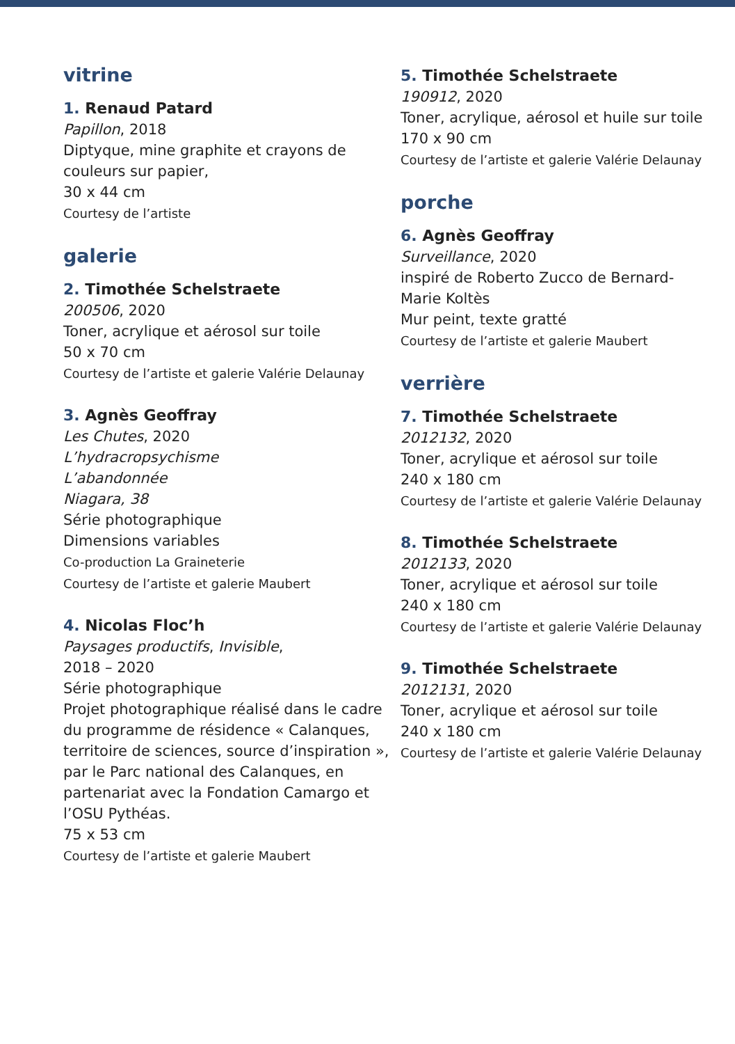vitrine
1. Renaud Patard
Papillon, 2018
Diptyque, mine graphite et crayons de couleurs sur papier,
30 x 44 cm
Courtesy de l’artiste
galerie
2. Timothée Schelstraete
200506, 2020
Toner, acrylique et aérosol sur toile
50 x 70 cm
Courtesy de l’artiste et galerie Valérie Delaunay
3. Agnès Geoffray
Les Chutes, 2020
L’hydracropsychisme
L’abandonnée
Niagara, 38
Série photographique
Dimensions variables
Co-production La Graineterie
Courtesy de l’artiste et galerie Maubert
4. Nicolas Floc’h
Paysages productifs, Invisible,
2018 – 2020
Série photographique
Projet photographique réalisé dans le cadre du programme de résidence « Calanques, territoire de sciences, source d’inspiration », par le Parc national des Calanques, en partenariat avec la Fondation Camargo et l’OSU Pythéas.
75 x 53 cm
Courtesy de l’artiste et galerie Maubert
5. Timothée Schelstraete
190912, 2020
Toner, acrylique, aérosol et huile sur toile
170 x 90 cm
Courtesy de l’artiste et galerie Valérie Delaunay
porche
6. Agnès Geoffray
Surveillance, 2020
inspiré de Roberto Zucco de Bernard-Marie Koltès
Mur peint, texte gratté
Courtesy de l’artiste et galerie Maubert
verrière
7. Timothée Schelstraete
2012132, 2020
Toner, acrylique et aérosol sur toile
240 x 180 cm
Courtesy de l’artiste et galerie Valérie Delaunay
8. Timothée Schelstraete
2012133, 2020
Toner, acrylique et aérosol sur toile
240 x 180 cm
Courtesy de l’artiste et galerie Valérie Delaunay
9. Timothée Schelstraete
2012131, 2020
Toner, acrylique et aérosol sur toile
240 x 180 cm
Courtesy de l’artiste et galerie Valérie Delaunay